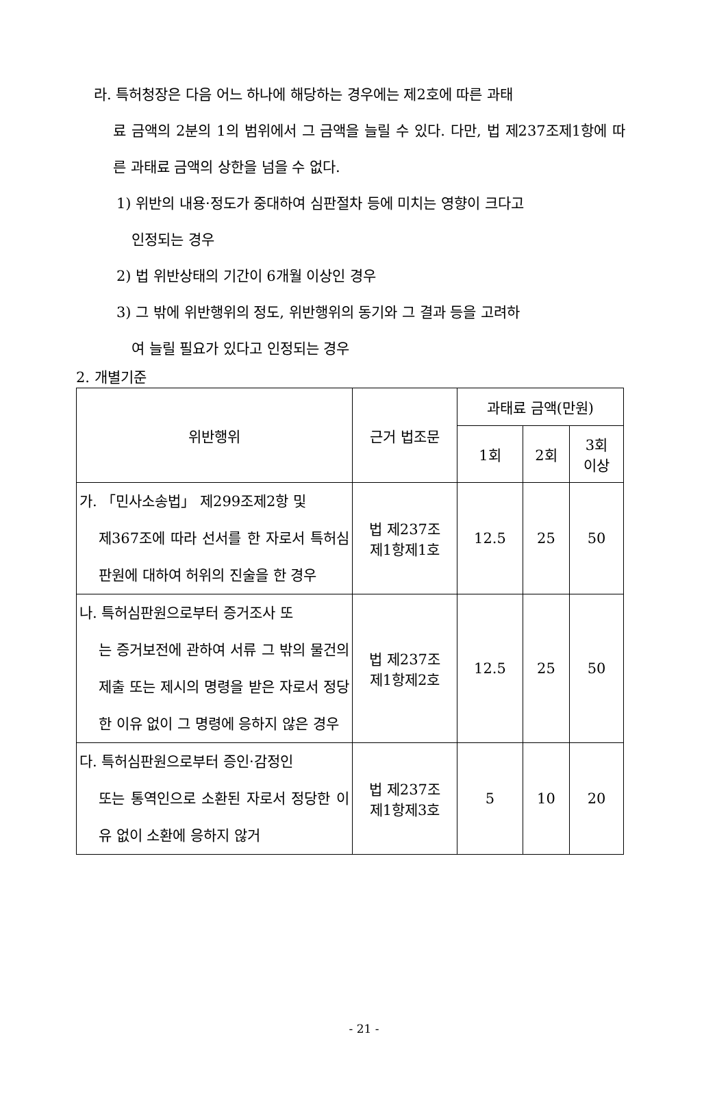라. 특허청장은 다음 어느 하나에 해당하는 경우에는 제2호에 따른 과태
료 금액의 2분의 1의 범위에서 그 금액을 늘릴 수 있다. 다만, 법 제237조제1항에 따른 과태료 금액의 상한을 넘을 수 없다.
1) 위반의 내용·정도가 중대하여 심판절차 등에 미치는 영향이 크다고
인정되는 경우
2) 법 위반상태의 기간이 6개월 이상인 경우
3) 그 밖에 위반행위의 정도, 위반행위의 동기와 그 결과 등을 고려하
여 늘릴 필요가 있다고 인정되는 경우
2. 개별기준
| 위반행위 | 근거 법조문 | 과태료 금액(만원) | | |
| --- | --- | --- | --- | --- |
| | | 1회 | 2회 | 3회 이상 |
| 가. 「민사소송법」 제299조제2항 및 제367조에 따라 선서를 한 자로서 특허심판원에 대하여 허위의 진술을 한 경우 | 법 제237조 제1항제1호 | 12.5 | 25 | 50 |
| 나. 특허심판원으로부터 증거조사 또 는 증거보전에 관하여 서류 그 밖의 물건의 제출 또는 제시의 명령을 받은 자로서 정당한 이유 없이 그 명령에 응하지 않은 경우 | 법 제237조 제1항제2호 | 12.5 | 25 | 50 |
| 다. 특허심판원으로부터 증인·감정인 또는 통역인으로 소환된 자로서 정당한 이유 없이 소환에 응하지 않거 | 법 제237조 제1항제3호 | 5 | 10 | 20 |
- 21 -